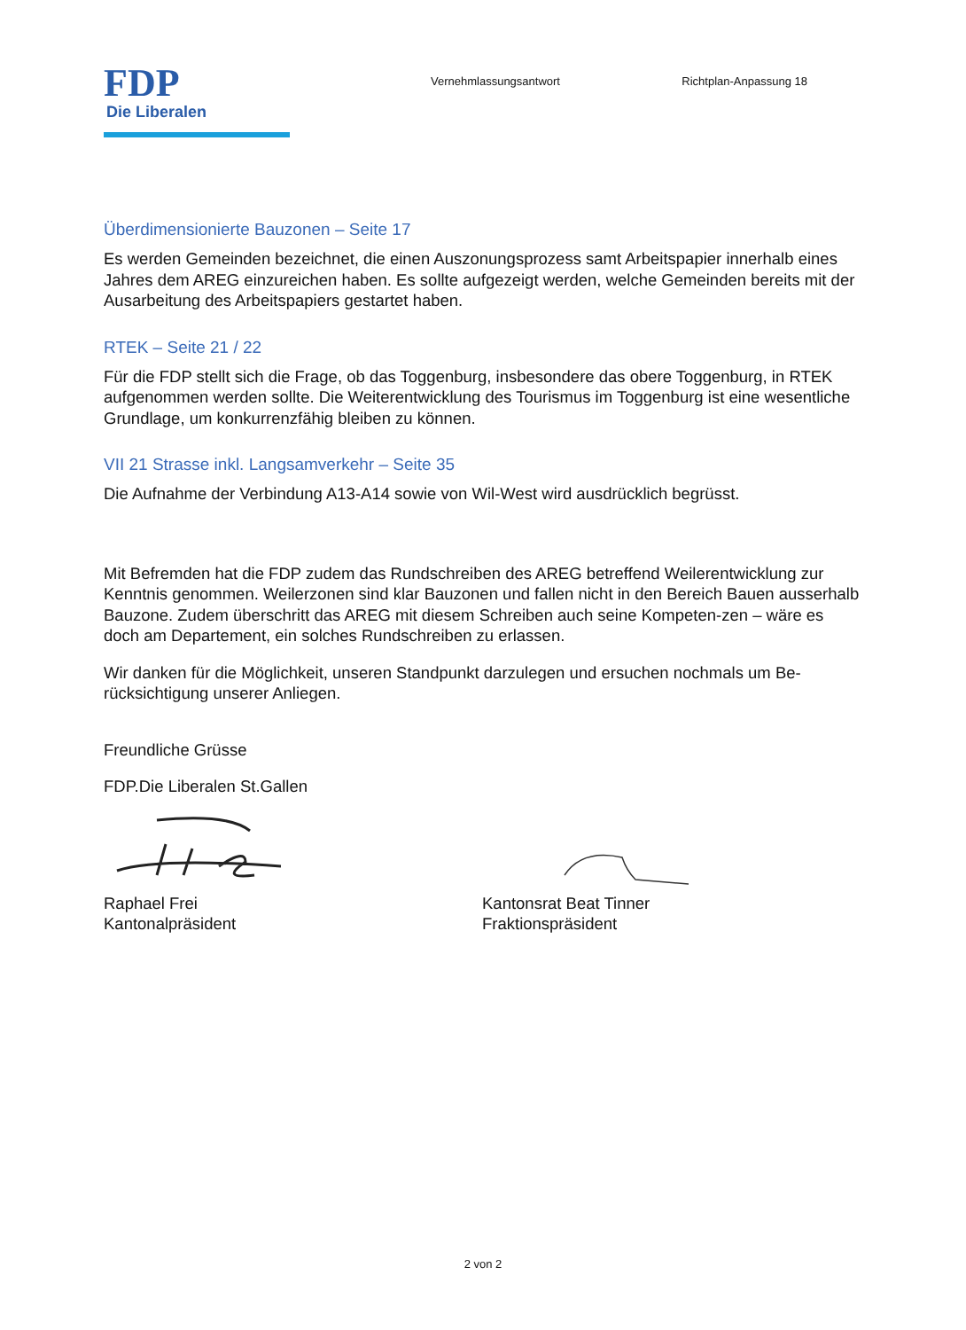FDP
Die Liberalen
Vernehmlassungsantwort Richtplan-Anpassung 18
Überdimensionierte Bauzonen – Seite 17
Es werden Gemeinden bezeichnet, die einen Auszonungsprozess samt Arbeitspapier innerhalb eines Jahres dem AREG einzureichen haben. Es sollte aufgezeigt werden, welche Gemeinden bereits mit der Ausarbeitung des Arbeitspapiers gestartet haben.
RTEK – Seite 21 / 22
Für die FDP stellt sich die Frage, ob das Toggenburg, insbesondere das obere Toggenburg, in RTEK aufgenommen werden sollte. Die Weiterentwicklung des Tourismus im Toggenburg ist eine wesentliche Grundlage, um konkurrenzfähig bleiben zu können.
VII 21 Strasse inkl. Langsamverkehr – Seite 35
Die Aufnahme der Verbindung A13-A14 sowie von Wil-West wird ausdrücklich begrüsst.
Mit Befremden hat die FDP zudem das Rundschreiben des AREG betreffend Weilerentwicklung zur Kenntnis genommen. Weilerzonen sind klar Bauzonen und fallen nicht in den Bereich Bauen ausserhalb Bauzone. Zudem überschritt das AREG mit diesem Schreiben auch seine Kompeten-zen – wäre es doch am Departement, ein solches Rundschreiben zu erlassen.
Wir danken für die Möglichkeit, unseren Standpunkt darzulegen und ersuchen nochmals um Be-rücksichtigung unserer Anliegen.
Freundliche Grüsse
FDP.Die Liberalen St.Gallen
Raphael Frei
Kantonalpräsident
Kantonsrat Beat Tinner
Fraktionspräsident
2 von 2